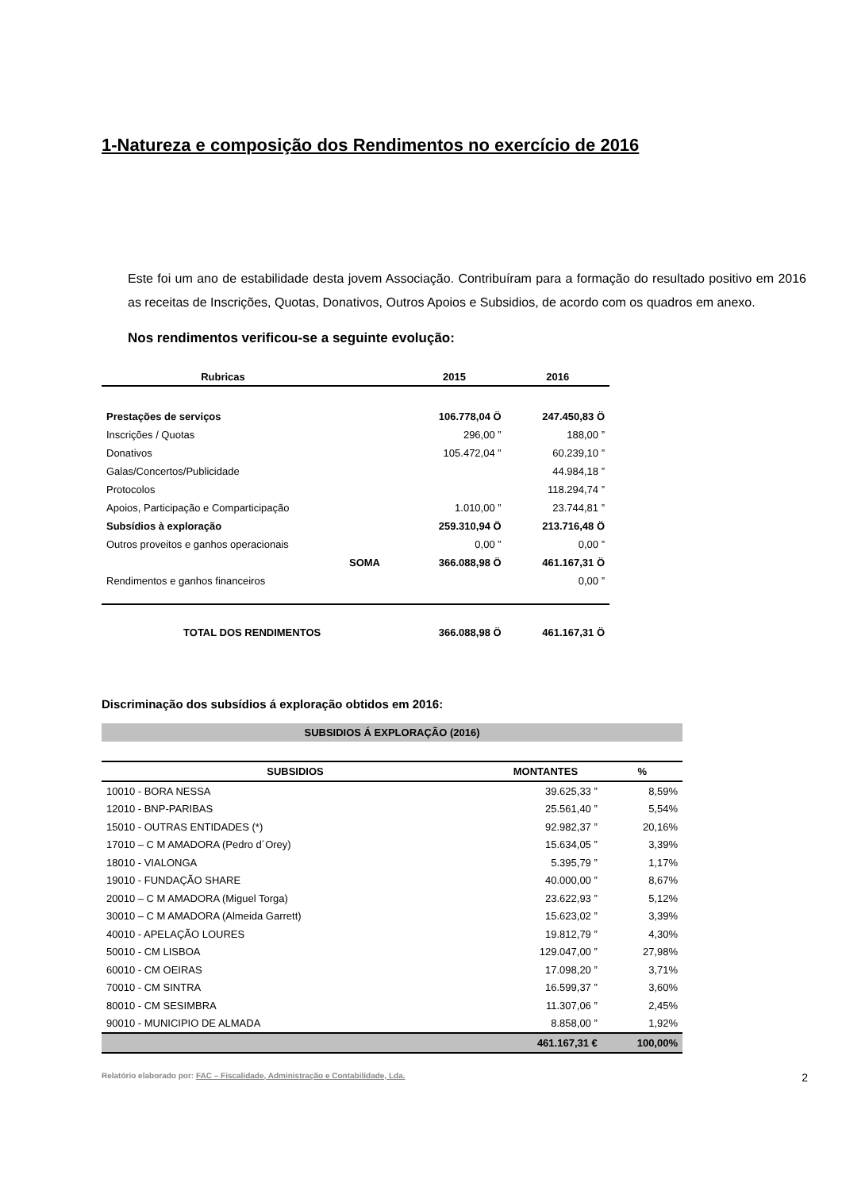1-Natureza e composição dos Rendimentos no exercício de 2016
Este foi um ano de estabilidade desta jovem Associação. Contribuíram para a formação do resultado positivo em 2016 as receitas de Inscrições, Quotas, Donativos, Outros Apoios e Subsidios, de acordo com os quadros em anexo.
Nos rendimentos verificou-se a seguinte evolução:
| Rubricas | | 2015 | 2016 |
| --- | --- | --- | --- |
| Prestações de serviços | | 106.778,04 Ö | 247.450,83 Ö |
| Inscrições / Quotas | | 296,00 ” | 188,00 ” |
| Donativos | | 105.472,04 ” | 60.239,10 ” |
| Galas/Concertos/Publicidade | | | 44.984,18 ” |
| Protocolos | | | 118.294,74 ” |
| Apoios, Participação e Comparticipação | | 1.010,00 ” | 23.744,81 ” |
| Subsídios à exploração | | 259.310,94 Ö | 213.716,48 Ö |
| Outros proveitos e ganhos operacionais | | 0,00 ” | 0,00 ” |
| | SOMA | 366.088,98 Ö | 461.167,31 Ö |
| Rendimentos e ganhos financeiros | | | 0,00 ” |
| TOTAL DOS RENDIMENTOS | | 366.088,98 Ö | 461.167,31 Ö |
Discriminação dos subsídios á exploração obtidos em 2016:
SUBSIDIOS Á EXPLORAÇÃO (2016)
| SUBSIDIOS | MONTANTES | % |
| --- | --- | --- |
| 10010 - BORA NESSA | 39.625,33 ” | 8,59% |
| 12010 - BNP-PARIBAS | 25.561,40 ” | 5,54% |
| 15010 - OUTRAS ENTIDADES (*) | 92.982,37 ” | 20,16% |
| 17010 – C M AMADORA (Pedro d´Orey) | 15.634,05 ” | 3,39% |
| 18010 - VIALONGA | 5.395,79 ” | 1,17% |
| 19010 - FUNDAÇÃO SHARE | 40.000,00 ” | 8,67% |
| 20010 – C M AMADORA (Miguel Torga) | 23.622,93 ” | 5,12% |
| 30010 – C M AMADORA (Almeida Garrett) | 15.623,02 ” | 3,39% |
| 40010 - APELAÇÃO LOURES | 19.812,79 ” | 4,30% |
| 50010 - CM LISBOA | 129.047,00 ” | 27,98% |
| 60010 - CM OEIRAS | 17.098,20 ” | 3,71% |
| 70010 - CM SINTRA | 16.599,37 ” | 3,60% |
| 80010 - CM SESIMBRA | 11.307,06 ” | 2,45% |
| 90010 - MUNICIPIO DE ALMADA | 8.858,00 ” | 1,92% |
| | 461.167,31 € | 100,00% |
Relatório elaborado por: FAC – Fiscalidade, Administração e Contabilidade, Lda. 2